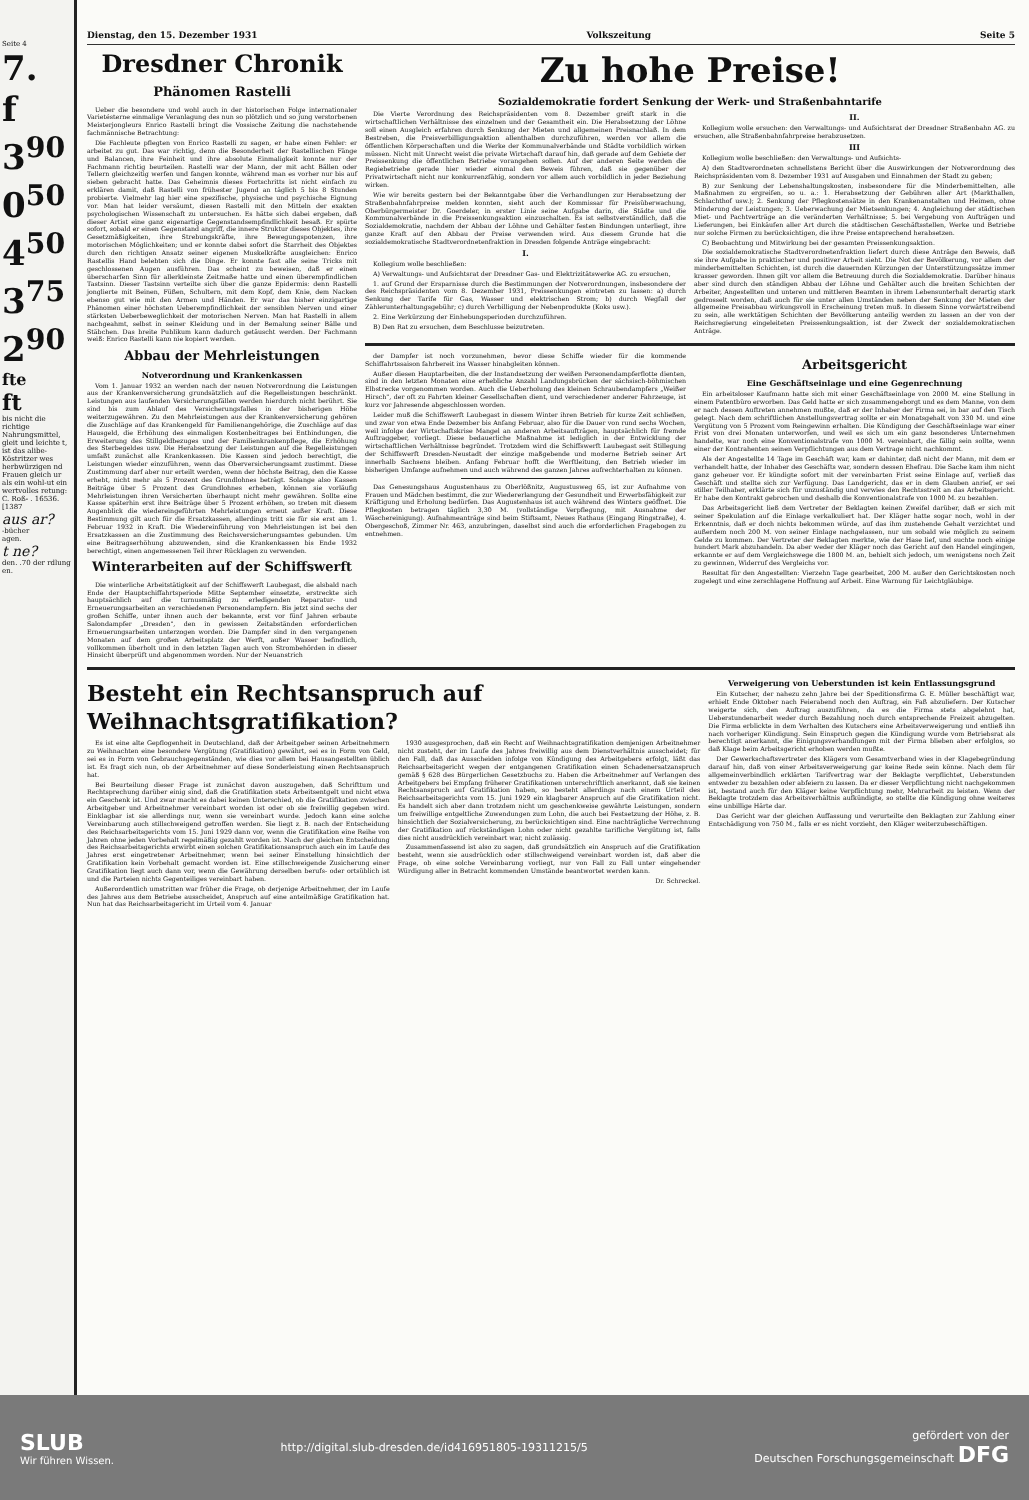Seite 4
7.
f
3<sup>90</sup>
0<sup>50</sup>
4<sup>50</sup>
3<sup>75</sup>
2<sup>90</sup>
fte
ft
bis nicht die richtige Nahrungsmittel, gleit und leichte t, ist das alibe-Köstritzer wes herbwürzigen nd Frauen gleich ur als ein wohl-ut ein wertvolles retung: C. Roß- . 16536. [1387
aus ar?
-bücher
agen.
t ne?
den. .70 der rdlung en.
Dienstag, den 15. Dezember 1931 Volkszeitung Seite 5
Dresdner Chronik
Phänomen Rastelli
Ueber die besondere und wohl auch in der historischen Folge internationaler Varietésterne einmalige Veranlagung des nun so plötzlich und so jung verstorbenen Meisterjongleurs Enrico Rastelli bringt die Vossische Zeitung die nachstehende fachmännische Betrachtung:
Die Fachleute pflegten von Enrico Rastelli zu sagen, er habe einen Fehler: er arbeitet zu gut. Das war richtig, denn die Besonderheit der Rastellischen Fänge und Balancen, ihre Feinheit und ihre absolute Einmaligkeit konnte nur der Fachmann richtig beurteilen. Rastelli war der Mann, der mit acht Bällen oder Tellern gleichzeitig werfen und fangen konnte, während man es vorher nur bis auf sieben gebracht hatte. Das Geheimnis dieses Fortschritts ist nicht einfach zu erklären damit, daß Rastelli von frühester Jugend an täglich 5 bis 8 Stunden probierte. Vielmehr lag hier eine spezifische, physische und psychische Eignung vor. Man hat leider versäumt, diesen Rastelli mit den Mitteln der exakten psychologischen Wissenschaft zu untersuchen. Es hätte sich dabei ergeben, daß dieser Artist eine ganz eigenartige Gegenstandsempfindlichkeit besaß. Er spürte sofort, sobald er einen Gegenstand angriff, die innere Struktur dieses Objektes, ihre Gesetzmäßigkeiten, ihre Strebungskräfte, ihre Bewegungspotenzen, ihre motorischen Möglichkeiten; und er konnte dabei sofort die Starrheit des Objektes durch den richtigen Ansatz seiner eigenen Muskelkräfte ausgleichen: Enrico Rastellis Hand belebten sich die Dinge. Er konnte fast alle seine Tricks mit geschlossenen Augen ausführen. Das scheint zu beweisen, daß er einen überscharfen Sinn für allerkleinste Zeitmaße hatte und einen überempfindlichen Tastsinn. Dieser Tastsinn verteilte sich über die ganze Epidermis: denn Rastelli jonglierte mit Beinen, Füßen, Schultern, mit dem Kopf, dem Knie, dem Nacken ebenso gut wie mit den Armen und Händen. Er war das bisher einzigartige Phänomen einer höchsten Ueberempfindlichkeit der sensiblen Nerven und einer stärksten Ueberbeweglichkeit der motorischen Nerven. Man hat Rastelli in allem nachgeahmt, selbst in seiner Kleidung und in der Bemalung seiner Bälle und Stäbchen. Das breite Publikum kann dadurch getäuscht werden. Der Fachmann weiß: Enrico Rastelli kann nie kopiert werden.
Abbau der Mehrleistungen
Notverordnung und Krankenkassen
Vom 1. Januar 1932 an werden nach der neuen Notverordnung die Leistungen aus der Krankenversicherung grundsätzlich auf die Regelleistungen beschränkt. Leistungen aus laufenden Versicherungsfällen werden hierdurch nicht berührt. Sie sind bis zum Ablauf des Versicherungsfalles in der bisherigen Höhe weiterzugewähren. Zu den Mehrleistungen aus der Krankenversicherung gehören die Zuschläge auf das Krankengeld für Familienangehörige, die Zuschläge auf das Hausgeld, die Erhöhung des einmaligen Kostenbeitrages bei Entbindungen, die Erweiterung des Stillgeldbezuges und der Familienkrankenpflege, die Erhöhung des Sterbegeldes usw. Die Herabsetzung der Leistungen auf die Regelleistungen umfaßt zunächst alle Krankenkassen. Die Kassen sind jedoch berechtigt, die Leistungen wieder einzuführen, wenn das Oberversicherungsamt zustimmt. Diese Zustimmung darf aber nur erteilt werden, wenn der höchste Beitrag, den die Kasse erhebt, nicht mehr als 5 Prozent des Grundlohnes beträgt. Solange also Kassen Beiträge über 5 Prozent des Grundlohnes erheben, können sie vorläufig Mehrleistungen ihren Versicherten überhaupt nicht mehr gewähren. Sollte eine Kasse späterhin erst ihre Beiträge über 5 Prozent erhöhen, so treten mit diesem Augenblick die wiedereingeführten Mehrleistungen erneut außer Kraft. Diese Bestimmung gilt auch für die Ersatzkassen, allerdings tritt sie für sie erst am 1. Februar 1932 in Kraft. Die Wiedereinführung von Mehrleistungen ist bei den Ersatzkassen an die Zustimmung des Reichsversicherungsamtes gebunden. Um eine Beitragserhöhung abzuwenden, sind die Krankenkassen bis Ende 1932 berechtigt, einen angemessenen Teil ihrer Rücklagen zu verwenden.
Winterarbeiten auf der Schiffswerft
Die winterliche Arbeitstätigkeit auf der Schiffswerft Laubegast, die alsbald nach Ende der Hauptschiffahrtsperiode Mitte September einsetzte, erstreckte sich hauptsächlich auf die turnusmäßig zu erledigenden Reparatur- und Erneuerungsarbeiten an verschiedenen Personendampfern. Bis jetzt sind sechs der großen Schiffe, unter ihnen auch der bekannte, erst vor fünf Jahren erbaute Salondampfer „Dresden", den in gewissen Zeitabständen erforderlichen Erneuerungsarbeiten unterzogen worden. Die Dampfer sind in den vergangenen Monaten auf dem großen Arbeitsplatz der Werft, außer Wasser befindlich, vollkommen überholt und in den letzten Tagen auch von Strombehörden in dieser Hinsicht überprüft und abgenommen worden. Nur der Neuanstrich
Zu hohe Preise!
Sozialdemokratie fordert Senkung der Werk- und Straßenbahntarife
Die Vierte Verordnung des Reichspräsidenten vom 8. Dezember greift stark in die wirtschaftlichen Verhältnisse des einzelnen und der Gesamtheit ein. Die Herabsetzung der Löhne soll einen Ausgleich erfahren durch Senkung der Mieten und allgemeinen Preisnachlaß. In dem Bestreben, die Preisverbilligungsaktion allenthalben durchzuführen, werden vor allem die öffentlichen Körperschaften und die Werke der Kommunalverbände und Städte vorbildlich wirken müssen. Nicht mit Unrecht weist die private Wirtschaft darauf hin, daß gerade auf dem Gebiete der Preissenkung die öffentlichen Betriebe vorangehen sollen. Auf der anderen Seite werden die Regiebetriebe gerade hier wieder einmal den Beweis führen, daß sie gegenüber der Privatwirtschaft nicht nur konkurrenzfähig, sondern vor allem auch vorbildlich in jeder Beziehung wirken.
Wie wir bereits gestern bei der Bekanntgabe über die Verhandlungen zur Herabsetzung der Straßenbahnfahrpreise melden konnten, sieht auch der Kommissar für Preisüberwachung, Oberbürgermeister Dr. Goerdeler, in erster Linie seine Aufgabe darin, die Städte und die Kommunalverbände in die Preissenkungsaktion einzuschalten. Es ist selbstverständlich, daß die Sozialdemokratie, nachdem der Abbau der Löhne und Gehälter festen Bindungen unterliegt, ihre ganze Kraft auf den Abbau der Preise verwenden wird. Aus diesem Grunde hat die sozialdemokratische Stadtverordnetenfraktion in Dresden folgende Anträge eingebracht:
I.
Kollegium wolle beschließen:
A) Verwaltungs- und Aufsichtsrat der Dresdner Gas- und Elektrizitätswerke AG. zu ersuchen,
1. auf Grund der Ersparnisse durch die Bestimmungen der Notverordnungen, insbesondere der des Reichspräsidenten vom 8. Dezember 1931, Preissenkungen eintreten zu lassen: a) durch Senkung der Tarife für Gas, Wasser und elektrischen Strom; b) durch Wegfall der Zählerunterhaltungsgebühr; c) durch Verbilligung der Nebenprodukte (Koks usw.).
2. Eine Verkürzung der Einhebungsperioden durchzuführen.
B) Den Rat zu ersuchen, dem Beschlusse beizutreten.
II.
Kollegium wolle ersuchen: den Verwaltungs- und Aufsichtsrat der Dresdner Straßenbahn AG. zu ersuchen, alle Straßenbahnfahrpreise herabzusetzen.
III
Kollegium wolle beschließen: den Verwaltungs- und Aufsichts-
A) den Stadtverordneten schnellstens Bericht über die Auswirkungen der Notverordnung des Reichspräsidenten vom 8. Dezember 1931 auf Ausgaben und Einnahmen der Stadt zu geben;
B) zur Senkung der Lebenshaltungskosten, insbesondere für die Minderbemittelten, alle Maßnahmen zu ergreifen, so u. a.: 1. Herabsetzung der Gebühren aller Art (Markthallen, Schlachthof usw.); 2. Senkung der Pflegkostensätze in den Krankenanstalten und Heimen, ohne Minderung der Leistungen; 3. Ueberwachung der Mietsenkungen; 4. Angleichung der städtischen Miet- und Pachtverträge an die veränderten Verhältnisse; 5. bei Vergebung von Aufträgen und Lieferungen, bei Einkäufen aller Art durch die städtischen Geschäftsstellen, Werke und Betriebe nur solche Firmen zu berücksichtigen, die ihre Preise entsprechend herabsetzen.
C) Beobachtung und Mitwirkung bei der gesamten Preissenkungsaktion.
Die sozialdemokratische Stadtverordnetenfraktion liefert durch diese Anträge den Beweis, daß sie ihre Aufgabe in praktischer und positiver Arbeit sieht. Die Not der Bevölkerung, vor allem der minderbemittelten Schichten, ist durch die dauernden Kürzungen der Unterstützungssätze immer krasser geworden. Ihnen gilt vor allem die Betreuung durch die Sozialdemokratie. Darüber hinaus aber sind durch den ständigen Abbau der Löhne und Gehälter auch die breiten Schichten der Arbeiter, Angestellten und unteren und mittleren Beamten in ihrem Lebensunterhalt derartig stark gedrosselt worden, daß auch für sie unter allen Umständen neben der Senkung der Mieten der allgemeine Preisabbau wirkungsvoll in Erscheinung treten muß. In diesem Sinne vorwärtstreibend zu sein, alle werktätigen Schichten der Bevölkerung anteilig werden zu lassen an der von der Reichsregierung eingeleiteten Preissenkungsaktion, ist der Zweck der sozialdemokratischen Anträge.
der Dampfer ist noch vorzunehmen, bevor diese Schiffe wieder für die kommende Schiffahrtssaison fahrbereit ins Wasser hinabgleiten können.
Außer diesen Hauptarbeiten, die der Instandsetzung der weißen Personendampferflotte dienten, sind in den letzten Monaten eine erhebliche Anzahl Landungsbrücken der sächsisch-böhmischen Elbstrecke vorgenommen worden. Auch die Ueberholung des kleinen Schraubendampfers „Weißer Hirsch", der oft zu Fahrten kleiner Gesellschaften dient, und verschiedener anderer Fahrzeuge, ist kurz vor Jahresende abgeschlossen worden.
Leider muß die Schiffswerft Laubegast in diesem Winter ihren Betrieb für kurze Zeit schließen, und zwar von etwa Ende Dezember bis Anfang Februar, also für die Dauer von rund sechs Wochen, weil infolge der Wirtschaftskrise Mangel an anderen Arbeitsaufträgen, hauptsächlich für fremde Auftraggeber, vorliegt. Diese bedauerliche Maßnahme ist lediglich in der Entwicklung der wirtschaftlichen Verhältnisse begründet. Trotzdem wird die Schiffswerft Laubegast seit Stillegung der Schiffswerft Dresden-Neustadt der einzige maßgebende und moderne Betrieb seiner Art innerhalb Sachsens bleiben. Anfang Februar hofft die Werftleitung, den Betrieb wieder im bisherigen Umfange aufnehmen und auch während des ganzen Jahres aufrechterhalten zu können.
Das Genesungshaus Augustenhaus zu Oberlößnitz, Augustusweg 65, ist zur Aufnahme von Frauen und Mädchen bestimmt, die zur Wiedererlangung der Gesundheit und Erwerbsfähigkeit zur Kräftigung und Erholung bedürfen. Das Augustenhaus ist auch während des Winters geöffnet. Die Pflegkosten betragen täglich 3,30 M. (vollständige Verpflegung, mit Ausnahme der Wäschereinigung). Aufnahmeanträge sind beim Stiftsamt, Neues Rathaus (Eingang Ringstraße), 4. Obergeschoß, Zimmer Nr. 463, anzubringen, daselbst sind auch die erforderlichen Fragebogen zu entnehmen.
Arbeitsgericht
Eine Geschäftseinlage und eine Gegenrechnung
Ein arbeitsloser Kaufmann hatte sich mit einer Geschäftseinlage von 2000 M. eine Stellung in einem Patentbüro erworben. Das Geld hatte er sich zusammengeborgt und es dem Manne, von dem er nach dessen Auftreten annehmen mußte, daß er der Inhaber der Firma sei, in bar auf den Tisch gelegt. Nach dem schriftlichen Anstellungsvertrag sollte er ein Monatsgehalt von 330 M. und eine Vergütung von 5 Prozent vom Reingewinn erhalten. Die Kündigung der Geschäftseinlage war einer Frist von drei Monaten unterworfen, und weil es sich um ein ganz besonderes Unternehmen handelte, war noch eine Konventionalstrafe von 1000 M. vereinbart, die fällig sein sollte, wenn einer der Kontrahenten seinen Verpflichtungen aus dem Vertrage nicht nachkommt.
Als der Angestellte 14 Tage im Geschäft war, kam er dahinter, daß nicht der Mann, mit dem er verhandelt hatte, der Inhaber des Geschäfts war, sondern dessen Ehefrau. Die Sache kam ihm nicht ganz geheuer vor. Er kündigte sofort mit der vereinbarten Frist seine Einlage auf, verließ das Geschäft und stellte sich zur Verfügung. Das Landgericht, das er in dem Glauben anrief, er sei stiller Teilhaber, erklärte sich für unzuständig und verwies den Rechtsstreit an das Arbeitsgericht. Er habe den Kontrakt gebrochen und deshalb die Konventionalstrafe von 1000 M. zu bezahlen.
Das Arbeitsgericht ließ dem Vertreter der Beklagten keinen Zweifel darüber, daß er sich mit seiner Spekulation auf die Einlage verkalkuliert hat. Der Kläger hatte sogar noch, wohl in der Erkenntnis, daß er doch nichts bekommen würde, auf das ihm zustehende Gehalt verzichtet und außerdem noch 200 M. von seiner Einlage nachgelassen, nur um sobald wie möglich zu seinem Gelde zu kommen. Der Vertreter der Beklagten merkte, wie der Hase lief, und suchte noch einige hundert Mark abzuhandeln. Da aber weder der Kläger noch das Gericht auf den Handel eingingen, erkannte er auf dem Vergleichswege die 1800 M. an, behielt sich jedoch, um wenigstens noch Zeit zu gewinnen, Widerruf des Vergleichs vor.
Resultat für den Angestellten: Vierzehn Tage gearbeitet, 200 M. außer den Gerichtskosten noch zugelegt und eine zerschlagene Hoffnung auf Arbeit. Eine Warnung für Leichtgläubige.
Besteht ein Rechtsanspruch auf Weihnachtsgratifikation?
Es ist eine alte Gepflogenheit in Deutschland, daß der Arbeitgeber seinen Arbeitnehmern zu Weihnachten eine besondere Vergütung (Gratifikation) gewährt, sei es in Form von Geld, sei es in Form von Gebrauchsgegenständen, wie dies vor allem bei Hausangestellten üblich ist. Es fragt sich nun, ob der Arbeitnehmer auf diese Sonderleistung einen Rechtsanspruch hat.
Bei Beurteilung dieser Frage ist zunächst davon auszugehen, daß Schrifttum und Rechtsprechung darüber einig sind, daß die Gratifikation stets Arbeitsentgelt und nicht etwa ein Geschenk ist. Und zwar macht es dabei keinen Unterschied, ob die Gratifikation zwischen Arbeitgeber und Arbeitnehmer vereinbart worden ist oder ob sie freiwillig gegeben wird. Einklagbar ist sie allerdings nur, wenn sie vereinbart wurde. Jedoch kann eine solche Vereinbarung auch stillschweigend getroffen werden. Sie liegt z. B. nach der Entscheidung des Reichsarbeitsgerichts vom 15. Juni 1929 dann vor, wenn die Gratifikation eine Reihe von Jahren ohne jeden Vorbehalt regelmäßig gezahlt worden ist. Nach der gleichen Entscheidung des Reichsarbeitsgerichts erwirbt einen solchen Gratifikationsanspruch auch ein im Laufe des Jahres erst eingetretener Arbeitnehmer, wenn bei seiner Einstellung hinsichtlich der Gratifikation kein Vorbehalt gemacht worden ist. Eine stillschweigende Zusicherung einer Gratifikation liegt auch dann vor, wenn die Gewährung derselben berufs- oder ortsüblich ist und die Parteien nichts Gegenteiliges vereinbart haben.
Außerordentlich umstritten war früher die Frage, ob derjenige Arbeitnehmer, der im Laufe des Jahres aus dem Betriebe ausscheidet, Anspruch auf eine anteilmäßige Gratifikation hat. Nun hat das Reichsarbeitsgericht im Urteil vom 4. Januar
1930 ausgesprochen, daß ein Recht auf Weihnachtsgratifikation demjenigen Arbeitnehmer nicht zusteht, der im Laufe des Jahres freiwillig aus dem Dienstverhältnis ausscheidet; für den Fall, daß das Ausscheiden infolge von Kündigung des Arbeitgebers erfolgt, läßt das Reichsarbeitsgericht wegen der entgangenen Gratifikation einen Schadenersatzanspruch gemäß § 628 des Bürgerlichen Gesetzbuchs zu. Haben die Arbeitnehmer auf Verlangen des Arbeitgebers bei Empfang früherer Gratifikationen unterschriftlich anerkannt, daß sie keinen Rechtsanspruch auf Gratifikation haben, so besteht allerdings nach einem Urteil des Reichsarbeitsgerichts vom 15. Juni 1929 ein klagbarer Anspruch auf die Gratifikation nicht. Es handelt sich aber dann trotzdem nicht um geschenkweise gewährte Leistungen, sondern um freiwillige entgeltliche Zuwendungen zum Lohn, die auch bei Festsetzung der Höhe, z. B. hinsichtlich der Sozialversicherung, zu berücksichtigen sind. Eine nachträgliche Verrechnung der Gratifikation auf rückständigen Lohn oder nicht gezahlte tarifliche Vergütung ist, falls dies nicht ausdrücklich vereinbart war, nicht zulässig.
Zusammenfassend ist also zu sagen, daß grundsätzlich ein Anspruch auf die Gratifikation besteht, wenn sie ausdrücklich oder stillschweigend vereinbart worden ist, daß aber die Frage, ob eine solche Vereinbarung vorliegt, nur von Fall zu Fall unter eingehender Würdigung aller in Betracht kommenden Umstände beantwortet werden kann.
Dr. Schreckel.
Verweigerung von Ueberstunden ist kein Entlassungsgrund
Ein Kutscher, der nahezu zehn Jahre bei der Speditionsfirma G. E. Müller beschäftigt war, erhielt Ende Oktober nach Feierabend noch den Auftrag, ein Faß abzuliefern. Der Kutscher weigerte sich, den Auftrag auszuführen, da es die Firma stets abgelehnt hat, Ueberstundenarbeit weder durch Bezahlung noch durch entsprechende Freizeit abzugelten. Die Firma erblickte in dem Verhalten des Kutschers eine Arbeitsverweigerung und entließ ihn nach vorheriger Kündigung. Sein Einspruch gegen die Kündigung wurde vom Betriebsrat als berechtigt anerkannt, die Einigungsverhandlungen mit der Firma blieben aber erfolglos, so daß Klage beim Arbeitsgericht erhoben werden mußte.
Der Gewerkschaftsvertreter des Klägers vom Gesamtverband wies in der Klagebegründung darauf hin, daß von einer Arbeitsverweigerung gar keine Rede sein könne. Nach dem für allgemeinverbindlich erklärten Tarifvertrag war der Beklagte verpflichtet, Ueberstunden entweder zu bezahlen oder abfeiern zu lassen. Da er dieser Verpflichtung nicht nachgekommen ist, bestand auch für den Kläger keine Verpflichtung mehr, Mehrarbeit zu leisten. Wenn der Beklagte trotzdem das Arbeitsverhältnis aufkündigte, so stellte die Kündigung ohne weiteres eine unbillige Härte dar.
Das Gericht war der gleichen Auffassung und verurteilte den Beklagten zur Zahlung einer Entschädigung von 750 M., falls er es nicht vorzieht, den Kläger weiterzubeschäftigen.
SLUB
Wir führen Wissen.
http://digital.slub-dresden.de/id416951805-19311215/5
gefördert von der
Deutschen Forschungsgemeinschaft DFG